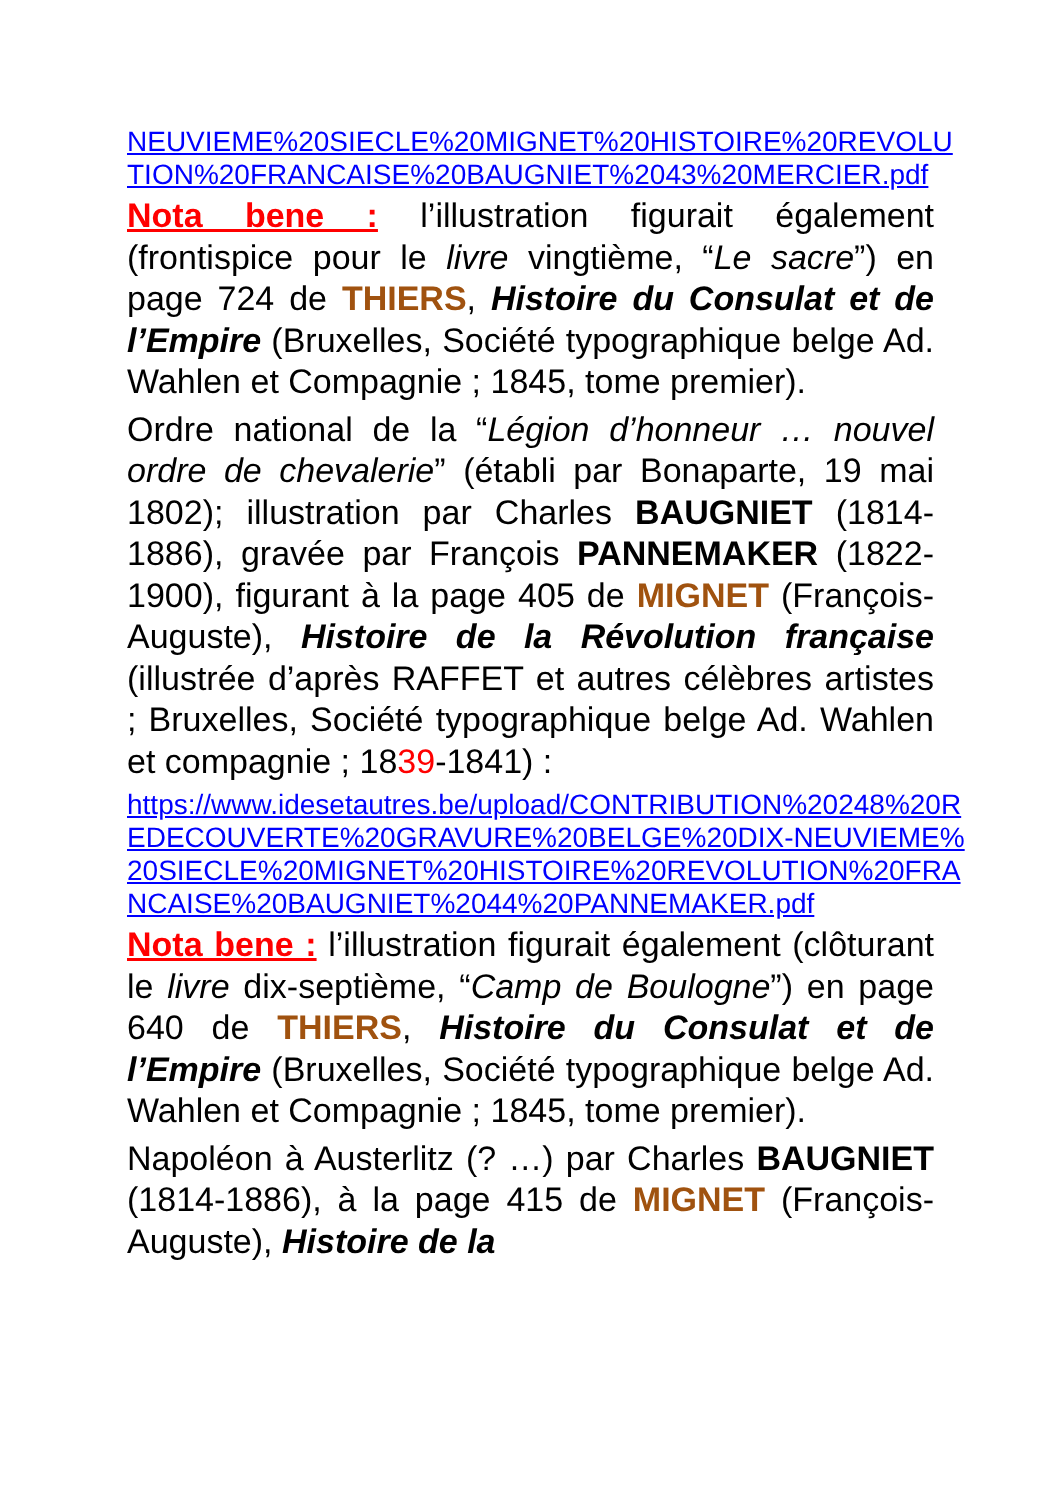NEUVIEME%20SIECLE%20MIGNET%20HISTOIRE%20REVOLUTION%20FRANCAISE%20BAUGNIET%2043%20MERCIER.pdf
Nota bene : l’illustration figurait également (frontispice pour le livre vingtième, “Le sacre”) en page 724 de THIERS, Histoire du Consulat et de l’Empire (Bruxelles, Société typographique belge Ad. Wahlen et Compagnie ; 1845, tome premier).
Ordre national de la “Légion d’honneur … nouvel ordre de chevalerie” (établi par Bonaparte, 19 mai 1802); illustration par Charles BAUGNIET (1814-1886), gravée par François PANNEMAKER (1822-1900), figurant à la page 405 de MIGNET (François-Auguste), Histoire de la Révolution française (illustrée d’après RAFFET et autres célèbres artistes ; Bruxelles, Société typographique belge Ad. Wahlen et compagnie ; 1839-1841) :
https://www.idesetautres.be/upload/CONTRIBUTION%20248%20REDECOUVERTE%20GRAVURE%20BELGE%20DIX-NEUVIEME%20SIECLE%20MIGNET%20HISTOIRE%20REVOLUTION%20FRANCAISE%20BAUGNIET%2044%20PANNEMAKER.pdf
Nota bene : l’illustration figurait également (clôturant le livre dix-septième, “Camp de Boulogne”) en page 640 de THIERS, Histoire du Consulat et de l’Empire (Bruxelles, Société typographique belge Ad. Wahlen et Compagnie ; 1845, tome premier).
Napoléon à Austerlitz (? …) par Charles BAUGNIET (1814-1886), à la page 415 de MIGNET (François-Auguste), Histoire de la